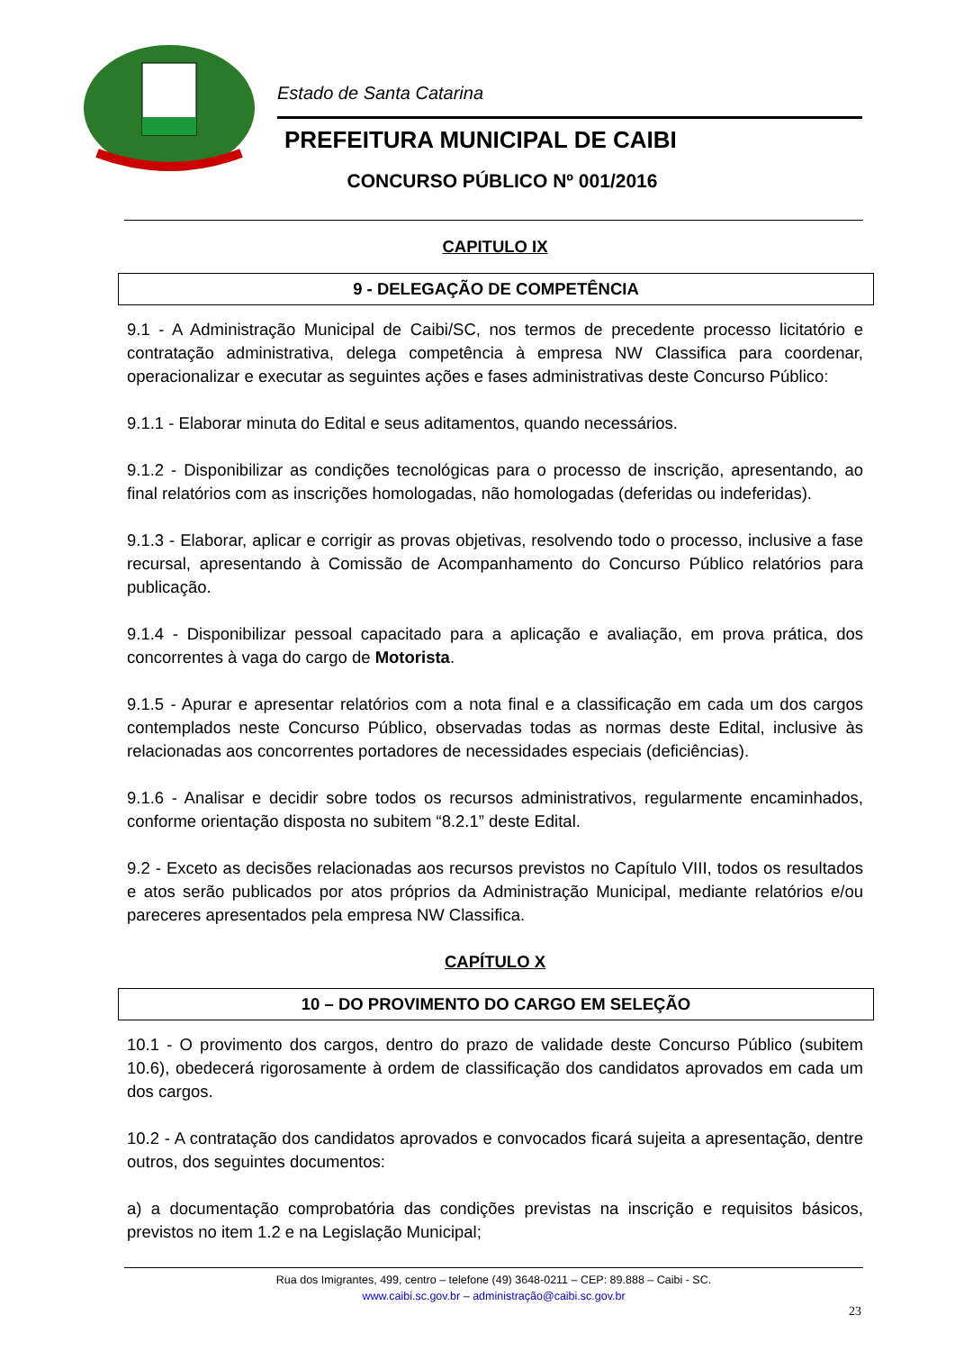Estado de Santa Catarina
PREFEITURA MUNICIPAL DE CAIBI
CONCURSO PÚBLICO Nº 001/2016
CAPITULO IX
9 - DELEGAÇÃO DE COMPETÊNCIA
9.1 - A Administração Municipal de Caibi/SC, nos termos de precedente processo licitatório e contratação administrativa, delega competência à empresa NW Classifica para coordenar, operacionalizar e executar as seguintes ações e fases administrativas deste Concurso Público:
9.1.1 - Elaborar minuta do Edital e seus aditamentos, quando necessários.
9.1.2 - Disponibilizar as condições tecnológicas para o processo de inscrição, apresentando, ao final relatórios com as inscrições homologadas, não homologadas (deferidas ou indeferidas).
9.1.3 - Elaborar, aplicar e corrigir as provas objetivas, resolvendo todo o processo, inclusive a fase recursal, apresentando à Comissão de Acompanhamento do Concurso Público relatórios para publicação.
9.1.4 - Disponibilizar pessoal capacitado para a aplicação e avaliação, em prova prática, dos concorrentes à vaga do cargo de Motorista.
9.1.5 - Apurar e apresentar relatórios com a nota final e a classificação em cada um dos cargos contemplados neste Concurso Público, observadas todas as normas deste Edital, inclusive às relacionadas aos concorrentes portadores de necessidades especiais (deficiências).
9.1.6 - Analisar e decidir sobre todos os recursos administrativos, regularmente encaminhados, conforme orientação disposta no subitem “8.2.1” deste Edital.
9.2 - Exceto as decisões relacionadas aos recursos previstos no Capítulo VIII, todos os resultados e atos serão publicados por atos próprios da Administração Municipal, mediante relatórios e/ou pareceres apresentados pela empresa NW Classifica.
CAPÍTULO X
10 – DO PROVIMENTO DO CARGO EM SELEÇÃO
10.1 - O provimento dos cargos, dentro do prazo de validade deste Concurso Público (subitem 10.6), obedecerá rigorosamente à ordem de classificação dos candidatos aprovados em cada um dos cargos.
10.2 - A contratação dos candidatos aprovados e convocados ficará sujeita a apresentação, dentre outros, dos seguintes documentos:
a) a documentação comprobatória das condições previstas na inscrição e requisitos básicos, previstos no item 1.2 e na Legislação Municipal;
Rua dos Imigrantes, 499, centro – telefone (49) 3648-0211 – CEP: 89.888 – Caibi - SC.
www.caibi.sc.gov.br – administração@caibi.sc.gov.br
23